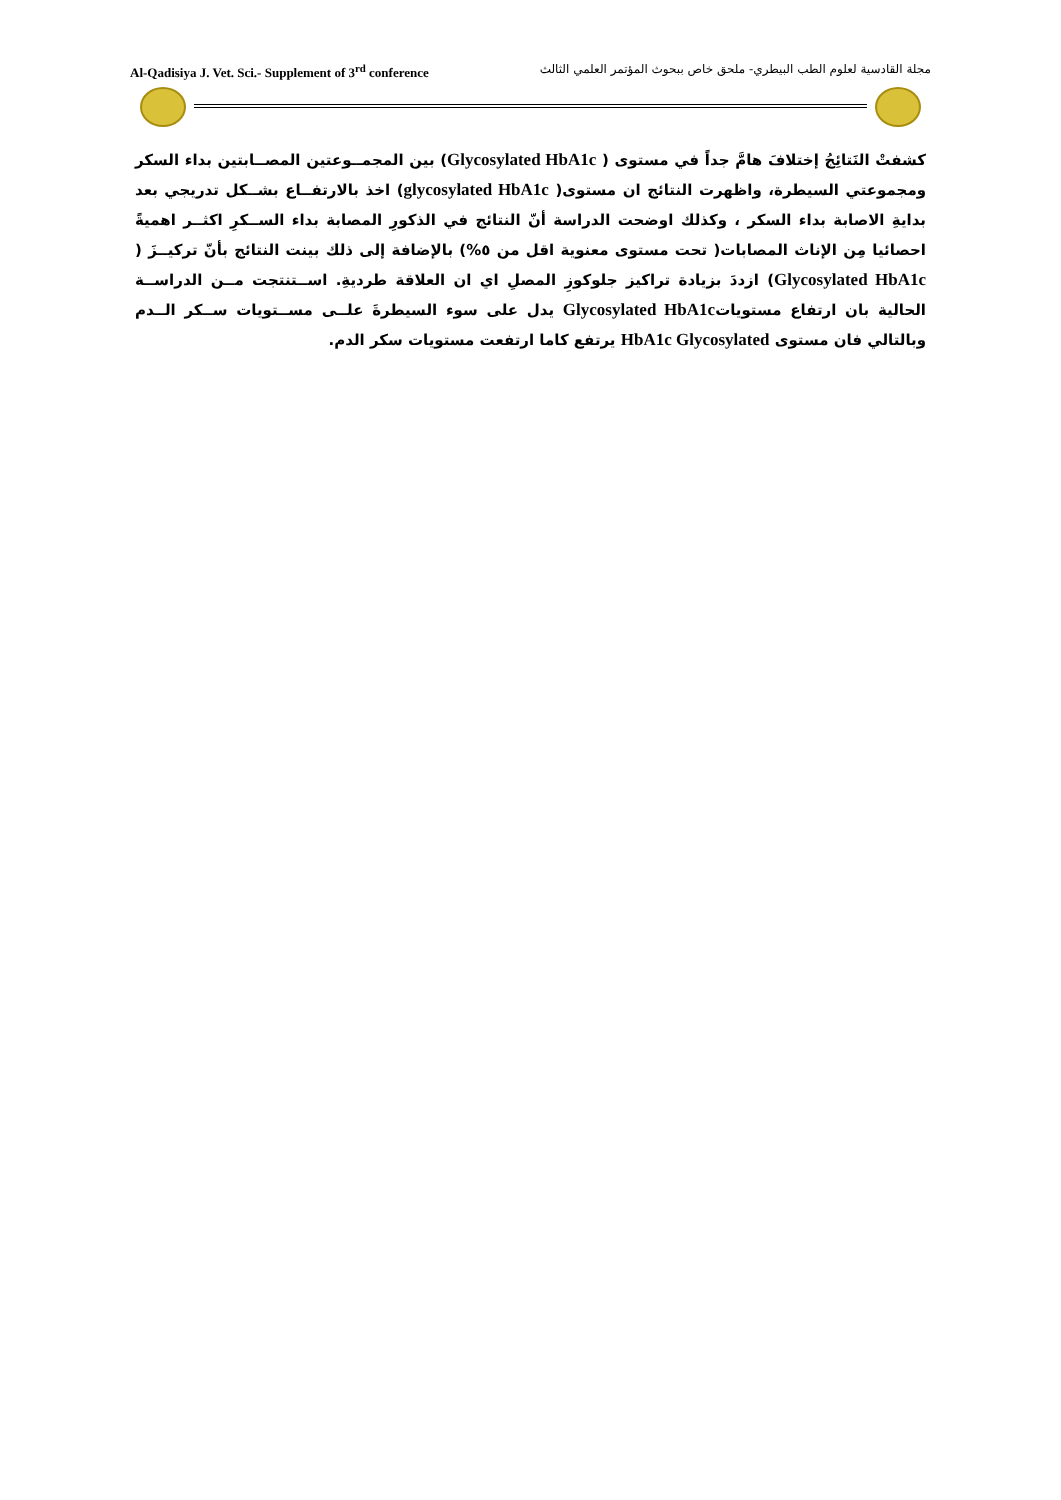Al-Qadisiya J. Vet. Sci.- Supplement of 3<sup>rd</sup> conference مجلة القادسية لعلوم الطب البيطري- ملحق خاص ببحوث المؤتمر العلمي الثالث
كشفتْ النَتائِجُ إختلافَ هامَّ جداً في مستوى ( Glycosylated HbA1c) بين المجمــوعتين المصــابتين بداء السكر ومجموعتي السيطرة، واظهرت النتائج ان مستوى( glycosylated HbA1c) اخذ بالارتفــاع بشــكل تدريجي بعد بدايةِ الاصابة بداء السكر ، وكذلك اوضحت الدراسة أنّ النتائج في الذكورِ المصابة بداء الســكرِ اكثــر اهميةً احصائيا مِن الإناث المصابات( تحت مستوى معنوية اقل من ٥%) بالإضافة إلى ذلك بينت النتائج بأنّ تركيــزَ ( Glycosylated HbA1c) ازددَ بزيادة تراكيز جلوكوزِ المصلِ اي ان العلاقة طرديةِ. اســتنتجت مــن الدراســة الحالية بان ارتفاع مستوياتGlycosylated HbA1c يدل على سوء السيطرةَ علــى مســتويات ســكر الــدم وبالتالي فان مستوى HbA1c Glycosylated يرتفع كاما ارتفعت مستويات سكر الدم.